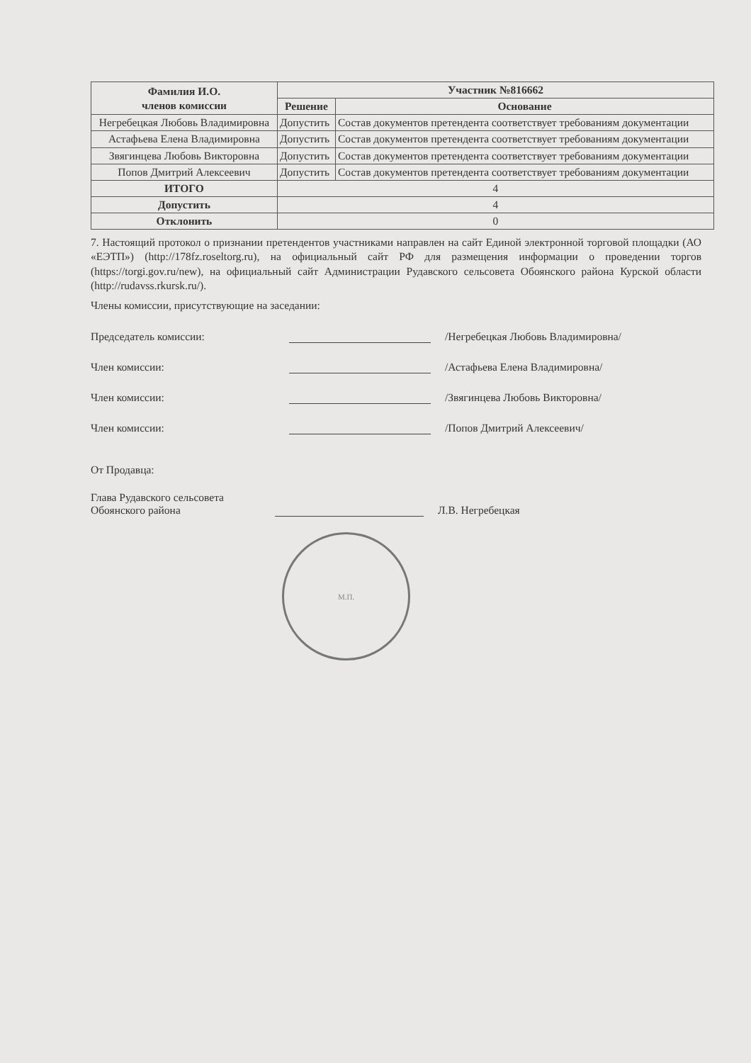| Фамилия И.О. членов комиссии | Участник №816662 | |
| --- | --- | --- |
| | Решение | Основание |
| Негребецкая Любовь Владимировна | Допустить | Состав документов претендента соответствует требованиям документации |
| Астафьева Елена Владимировна | Допустить | Состав документов претендента соответствует требованиям документации |
| Звягинцева Любовь Викторовна | Допустить | Состав документов претендента соответствует требованиям документации |
| Попов Дмитрий Алексеевич | Допустить | Состав документов претендента соответствует требованиям документации |
| ИТОГО | 4 | |
| Допустить | 4 | |
| Отклонить | 0 | |
7. Настоящий протокол о признании претендентов участниками направлен на сайт Единой электронной торговой площадки (АО «ЕЭТП») (http://178fz.roseltorg.ru), на официальный сайт РФ для размещения информации о проведении торгов (https://torgi.gov.ru/new), на официальный сайт Администрации Рудавского сельсовета Обоянского района Курской области (http://rudavss.rkursk.ru/).
Члены комиссии, присутствующие на заседании:
Председатель комиссии: /Негребецкая Любовь Владимировна/
Член комиссии: /Астафьева Елена Владимировна/
Член комиссии: /Звягинцева Любовь Викторовна/
Член комиссии: /Попов Дмитрий Алексеевич/
От Продавца:
Глава Рудавского сельсовета
Обоянского района Л.В. Негребецкая
М.П.